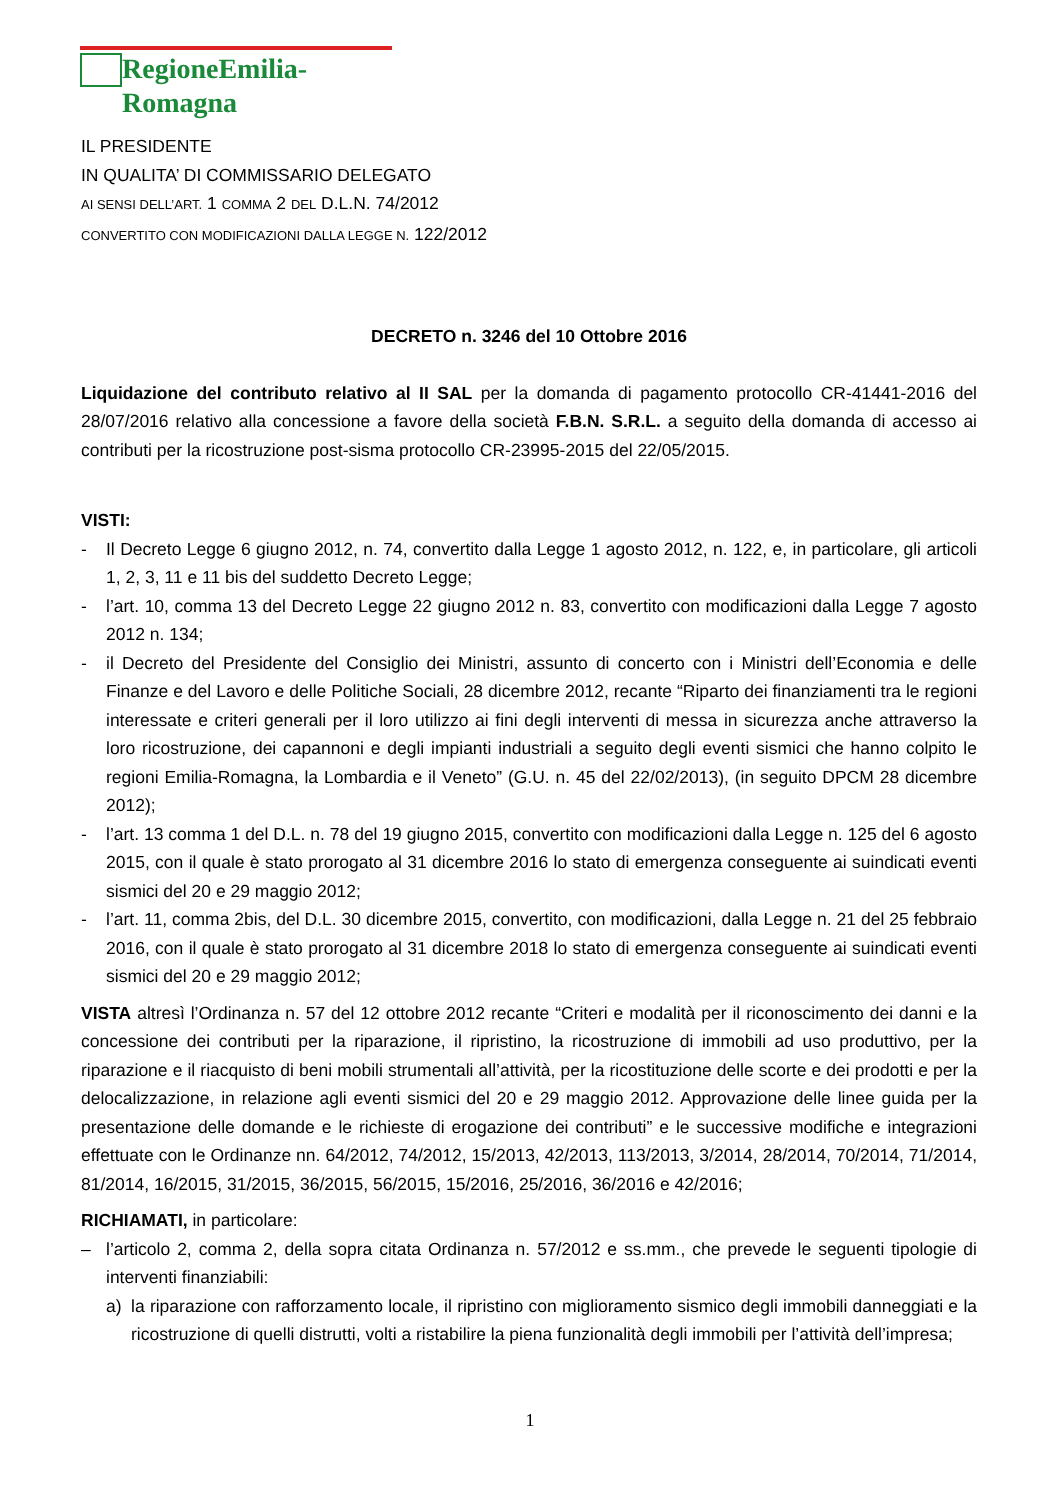RegioneEmilia-Romagna
IL PRESIDENTE
IN QUALITA’ DI COMMISSARIO DELEGATO
AI SENSI DELL’ART. 1 COMMA 2 DEL D.L.N. 74/2012
CONVERTITO CON MODIFICAZIONI DALLA LEGGE N. 122/2012
DECRETO n. 3246 del 10 Ottobre 2016
Liquidazione del contributo relativo al II SAL per la domanda di pagamento protocollo CR-41441-2016 del 28/07/2016 relativo alla concessione a favore della società F.B.N. S.R.L. a seguito della domanda di accesso ai contributi per la ricostruzione post-sisma protocollo CR-23995-2015 del 22/05/2015.
VISTI:
- Il Decreto Legge 6 giugno 2012, n. 74, convertito dalla Legge 1 agosto 2012, n. 122, e, in particolare, gli articoli 1, 2, 3, 11 e 11 bis del suddetto Decreto Legge;
- l’art. 10, comma 13 del Decreto Legge 22 giugno 2012 n. 83, convertito con modificazioni dalla Legge 7 agosto 2012 n. 134;
- il Decreto del Presidente del Consiglio dei Ministri, assunto di concerto con i Ministri dell’Economia e delle Finanze e del Lavoro e delle Politiche Sociali, 28 dicembre 2012, recante “Riparto dei finanziamenti tra le regioni interessate e criteri generali per il loro utilizzo ai fini degli interventi di messa in sicurezza anche attraverso la loro ricostruzione, dei capannoni e degli impianti industriali a seguito degli eventi sismici che hanno colpito le regioni Emilia-Romagna, la Lombardia e il Veneto” (G.U. n. 45 del 22/02/2013), (in seguito DPCM 28 dicembre 2012);
- l’art. 13 comma 1 del D.L. n. 78 del 19 giugno 2015, convertito con modificazioni dalla Legge n. 125 del 6 agosto 2015, con il quale è stato prorogato al 31 dicembre 2016 lo stato di emergenza conseguente ai suindicati eventi sismici del 20 e 29 maggio 2012;
- l’art. 11, comma 2bis, del D.L. 30 dicembre 2015, convertito, con modificazioni, dalla Legge n. 21 del 25 febbraio 2016, con il quale è stato prorogato al 31 dicembre 2018 lo stato di emergenza conseguente ai suindicati eventi sismici del 20 e 29 maggio 2012;
VISTA altresì l’Ordinanza n. 57 del 12 ottobre 2012 recante “Criteri e modalità per il riconoscimento dei danni e la concessione dei contributi per la riparazione, il ripristino, la ricostruzione di immobili ad uso produttivo, per la riparazione e il riacquisto di beni mobili strumentali all’attività, per la ricostituzione delle scorte e dei prodotti e per la delocalizzazione, in relazione agli eventi sismici del 20 e 29 maggio 2012. Approvazione delle linee guida per la presentazione delle domande e le richieste di erogazione dei contributi” e le successive modifiche e integrazioni effettuate con le Ordinanze nn. 64/2012, 74/2012, 15/2013, 42/2013, 113/2013, 3/2014, 28/2014, 70/2014, 71/2014, 81/2014, 16/2015, 31/2015, 36/2015, 56/2015, 15/2016, 25/2016, 36/2016 e 42/2016;
RICHIAMATI, in particolare:
– l’articolo 2, comma 2, della sopra citata Ordinanza n. 57/2012 e ss.mm., che prevede le seguenti tipologie di interventi finanziabili:
a) la riparazione con rafforzamento locale, il ripristino con miglioramento sismico degli immobili danneggiati e la ricostruzione di quelli distrutti, volti a ristabilire la piena funzionalità degli immobili per l’attività dell’impresa;
1